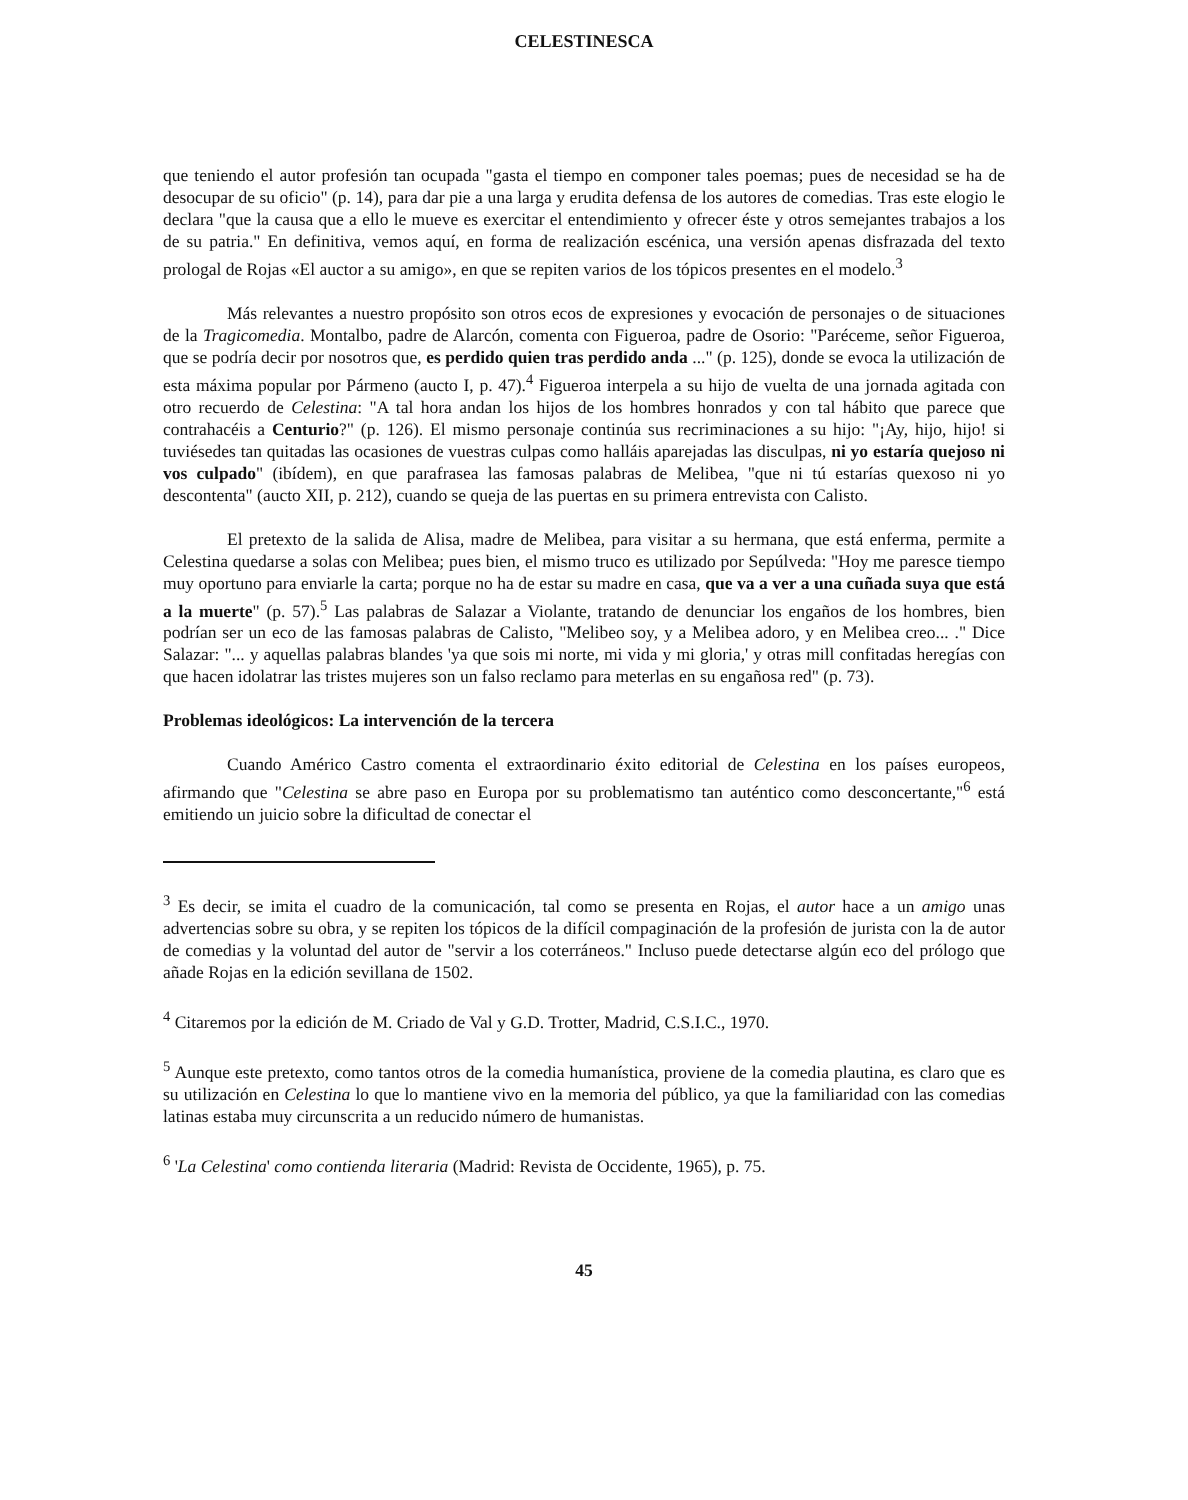CELESTINESCA
que teniendo el autor profesión tan ocupada "gasta el tiempo en componer tales poemas; pues de necesidad se ha de desocupar de su oficio" (p. 14), para dar pie a una larga y erudita defensa de los autores de comedias. Tras este elogio le declara "que la causa que a ello le mueve es exercitar el entendimiento y ofrecer éste y otros semejantes trabajos a los de su patria." En definitiva, vemos aquí, en forma de realización escénica, una versión apenas disfrazada del texto prologal de Rojas «El auctor a su amigo», en que se repiten varios de los tópicos presentes en el modelo.<sup>3</sup>
Más relevantes a nuestro propósito son otros ecos de expresiones y evocación de personajes o de situaciones de la Tragicomedia. Montalbo, padre de Alarcón, comenta con Figueroa, padre de Osorio: "Paréceme, señor Figueroa, que se podría decir por nosotros que, es perdido quien tras perdido anda ..." (p. 125), donde se evoca la utilización de esta máxima popular por Pármeno (aucto I, p. 47).<sup>4</sup> Figueroa interpela a su hijo de vuelta de una jornada agitada con otro recuerdo de Celestina: "A tal hora andan los hijos de los hombres honrados y con tal hábito que parece que contrahacéis a Centurio?" (p. 126). El mismo personaje continúa sus recriminaciones a su hijo: "¡Ay, hijo, hijo! si tuviésedes tan quitadas las ocasiones de vuestras culpas como halláis aparejadas las disculpas, ni yo estaría quejoso ni vos culpado" (ibídem), en que parafrasea las famosas palabras de Melibea, "que ni tú estarías quexoso ni yo descontenta" (aucto XII, p. 212), cuando se queja de las puertas en su primera entrevista con Calisto.
El pretexto de la salida de Alisa, madre de Melibea, para visitar a su hermana, que está enferma, permite a Celestina quedarse a solas con Melibea; pues bien, el mismo truco es utilizado por Sepúlveda: "Hoy me paresce tiempo muy oportuno para enviarle la carta; porque no ha de estar su madre en casa, que va a ver a una cuñada suya que está a la muerte" (p. 57).<sup>5</sup> Las palabras de Salazar a Violante, tratando de denunciar los engaños de los hombres, bien podrían ser un eco de las famosas palabras de Calisto, "Melibeo soy, y a Melibea adoro, y en Melibea creo... ." Dice Salazar: "... y aquellas palabras blandes 'ya que sois mi norte, mi vida y mi gloria,' y otras mill confitadas heregías con que hacen idolatrar las tristes mujeres son un falso reclamo para meterlas en su engañosa red" (p. 73).
Problemas ideológicos: La intervención de la tercera
Cuando Américo Castro comenta el extraordinario éxito editorial de Celestina en los países europeos, afirmando que "Celestina se abre paso en Europa por su problematismo tan auténtico como desconcertante,"<sup>6</sup> está emitiendo un juicio sobre la dificultad de conectar el
<sup>3</sup> Es decir, se imita el cuadro de la comunicación, tal como se presenta en Rojas, el autor hace a un amigo unas advertencias sobre su obra, y se repiten los tópicos de la difícil compaginación de la profesión de jurista con la de autor de comedias y la voluntad del autor de "servir a los coterráneos." Incluso puede detectarse algún eco del prólogo que añade Rojas en la edición sevillana de 1502.
<sup>4</sup> Citaremos por la edición de M. Criado de Val y G.D. Trotter, Madrid, C.S.I.C., 1970.
<sup>5</sup> Aunque este pretexto, como tantos otros de la comedia humanística, proviene de la comedia plautina, es claro que es su utilización en Celestina lo que lo mantiene vivo en la memoria del público, ya que la familiaridad con las comedias latinas estaba muy circunscrita a un reducido número de humanistas.
<sup>6</sup> 'La Celestina' como contienda literaria (Madrid: Revista de Occidente, 1965), p. 75.
45